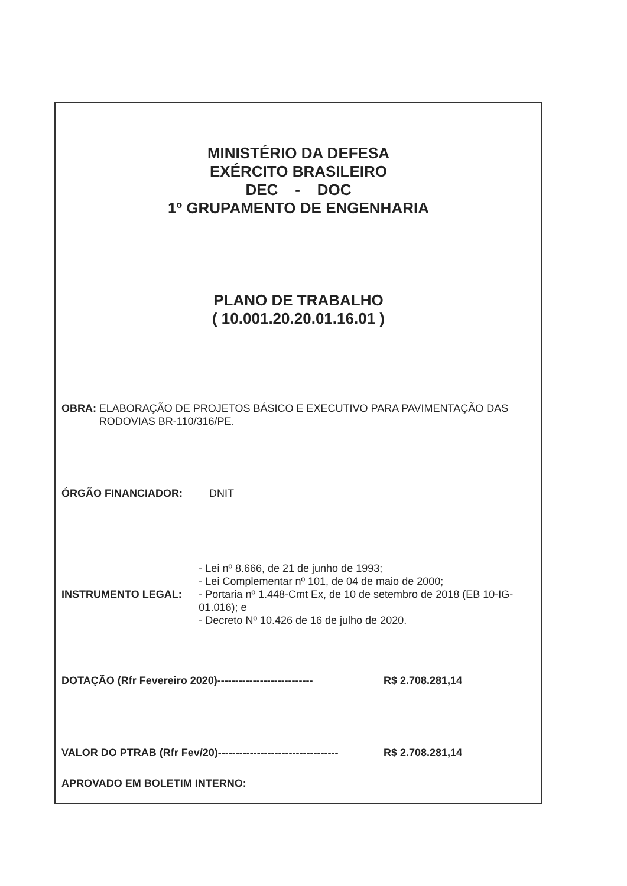MINISTÉRIO DA DEFESA
EXÉRCITO BRASILEIRO
DEC - DOC
1º GRUPAMENTO DE ENGENHARIA
PLANO DE TRABALHO
( 10.001.20.20.01.16.01 )
OBRA: ELABORAÇÃO DE PROJETOS BÁSICO E EXECUTIVO PARA PAVIMENTAÇÃO DAS RODOVIAS BR-110/316/PE.
ÓRGÃO FINANCIADOR: DNIT
INSTRUMENTO LEGAL: - Lei nº 8.666, de 21 de junho de 1993;
- Lei Complementar nº 101, de 04 de maio de 2000;
- Portaria nº 1.448-Cmt Ex, de 10 de setembro de 2018 (EB 10-IG-01.016); e
- Decreto Nº 10.426 de 16 de julho de 2020.
DOTAÇÃO (Rfr Fevereiro 2020)--------------------------- R$ 2.708.281,14
VALOR DO PTRAB (Rfr Fev/20)---------------------------------- R$ 2.708.281,14
APROVADO EM BOLETIM INTERNO: